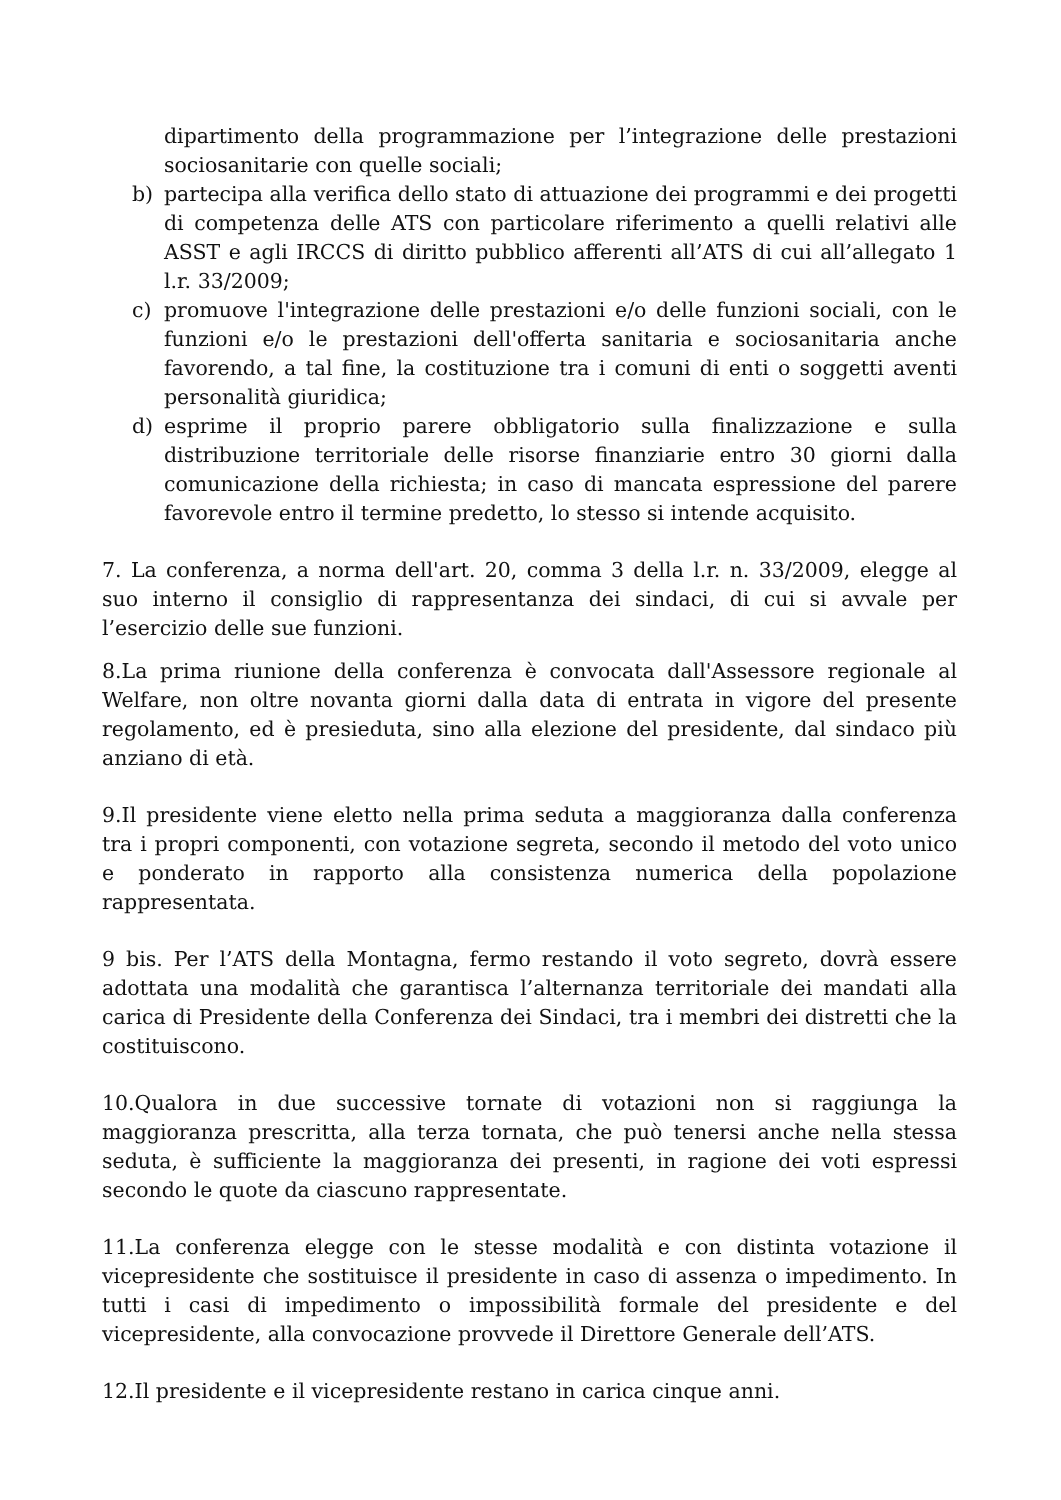dipartimento della programmazione per l’integrazione delle prestazioni sociosanitarie con quelle sociali;
b) partecipa alla verifica dello stato di attuazione dei programmi e dei progetti di competenza delle ATS con particolare riferimento a quelli relativi alle ASST e agli IRCCS di diritto pubblico afferenti all’ATS di cui all’allegato 1 l.r. 33/2009;
c) promuove l'integrazione delle prestazioni e/o delle funzioni sociali, con le funzioni e/o le prestazioni dell'offerta sanitaria e sociosanitaria anche favorendo, a tal fine, la costituzione tra i comuni di enti o soggetti aventi personalità giuridica;
d) esprime il proprio parere obbligatorio sulla finalizzazione e sulla distribuzione territoriale delle risorse finanziarie entro 30 giorni dalla comunicazione della richiesta; in caso di mancata espressione del parere favorevole entro il termine predetto, lo stesso si intende acquisito.
7. La conferenza, a norma dell'art. 20, comma 3 della l.r. n. 33/2009, elegge al suo interno il consiglio di rappresentanza dei sindaci, di cui si avvale per l’esercizio delle sue funzioni.
8.La prima riunione della conferenza è convocata dall'Assessore regionale al Welfare, non oltre novanta giorni dalla data di entrata in vigore del presente regolamento, ed è presieduta, sino alla elezione del presidente, dal sindaco più anziano di età.
9.Il presidente viene eletto nella prima seduta a maggioranza dalla conferenza tra i propri componenti, con votazione segreta, secondo il metodo del voto unico e ponderato in rapporto alla consistenza numerica della popolazione rappresentata.
9 bis. Per l’ATS della Montagna, fermo restando il voto segreto, dovrà essere adottata una modalità che garantisca l’alternanza territoriale dei mandati alla carica di Presidente della Conferenza dei Sindaci, tra i membri dei distretti che la costituiscono.
10.Qualora in due successive tornate di votazioni non si raggiunga la maggioranza prescritta, alla terza tornata, che può tenersi anche nella stessa seduta, è sufficiente la maggioranza dei presenti, in ragione dei voti espressi secondo le quote da ciascuno rappresentate.
11.La conferenza elegge con le stesse modalità e con distinta votazione il vicepresidente che sostituisce il presidente in caso di assenza o impedimento. In tutti i casi di impedimento o impossibilità formale del presidente e del vicepresidente, alla convocazione provvede il Direttore Generale dell’ATS.
12.Il presidente e il vicepresidente restano in carica cinque anni.